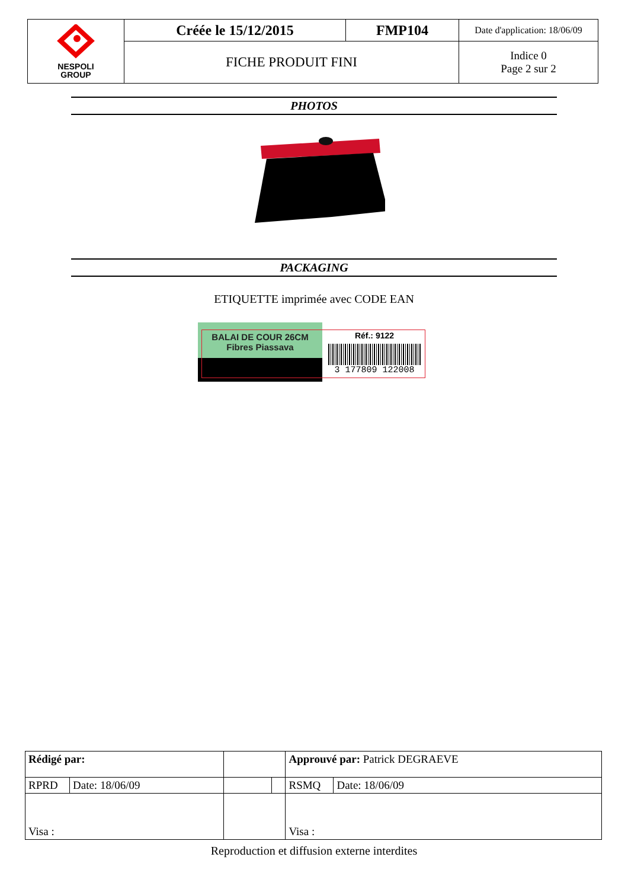| NESPOLI GROUP | Créée le 15/12/2015 | FMP104 | Date d'application: 18/06/09 |
| | FICHE PRODUIT FINI | | Indice 0 Page 2 sur 2 |
PHOTOS
PACKAGING
ETIQUETTE imprimée avec CODE EAN
BALAI DE COUR 26CM
Fibres Piassava
Réf.: 9122
3 177809 122008
| Rédigé par: | | | | Approuvé par: Patrick DEGRAEVE | |
| RPRD | Date: 18/06/09 | | | RSMQ | Date: 18/06/09 |
| Visa : | | | | Visa : | |
Reproduction et diffusion externe interdites